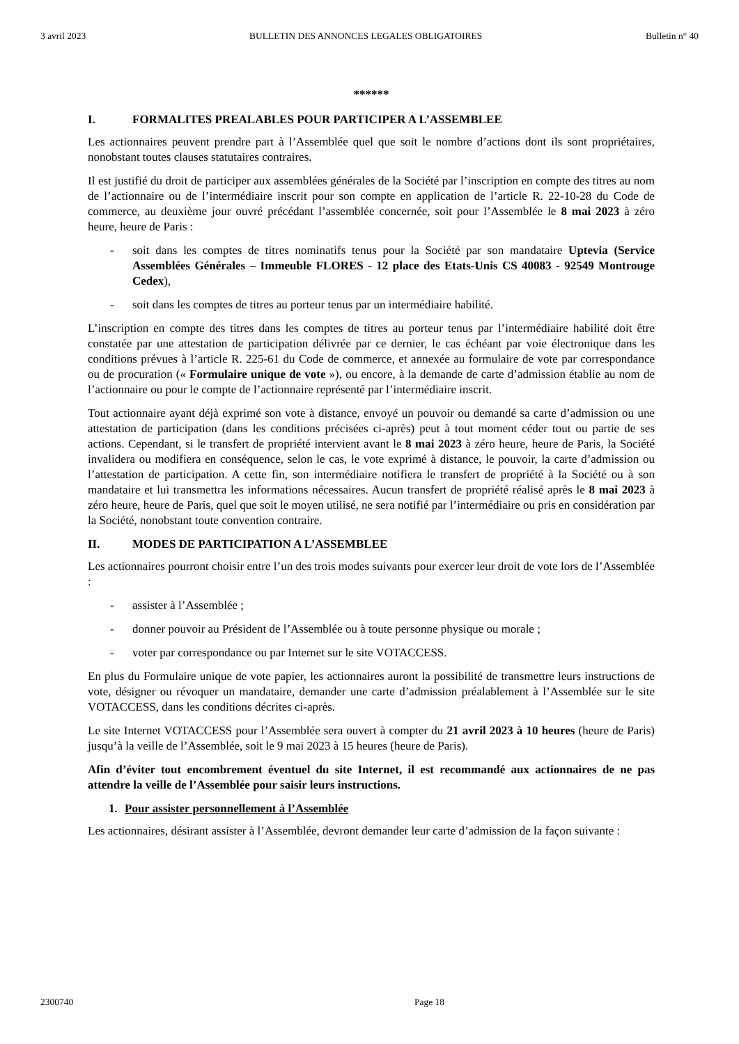3 avril 2023 BULLETIN DES ANNONCES LEGALES OBLIGATOIRES Bulletin n° 40
******
I. FORMALITES PREALABLES POUR PARTICIPER A L’ASSEMBLEE
Les actionnaires peuvent prendre part à l’Assemblée quel que soit le nombre d’actions dont ils sont propriétaires, nonobstant toutes clauses statutaires contraires.
Il est justifié du droit de participer aux assemblées générales de la Société par l’inscription en compte des titres au nom de l’actionnaire ou de l’intermédiaire inscrit pour son compte en application de l’article R. 22-10-28 du Code de commerce, au deuxième jour ouvré précédant l’assemblée concernée, soit pour l’Assemblée le 8 mai 2023 à zéro heure, heure de Paris :
- soit dans les comptes de titres nominatifs tenus pour la Société par son mandataire Uptevia (Service Assemblées Générales – Immeuble FLORES - 12 place des Etats-Unis CS 40083 - 92549 Montrouge Cedex),
- soit dans les comptes de titres au porteur tenus par un intermédiaire habilité.
L’inscription en compte des titres dans les comptes de titres au porteur tenus par l’intermédiaire habilité doit être constatée par une attestation de participation délivrée par ce dernier, le cas échéant par voie électronique dans les conditions prévues à l’article R. 225-61 du Code de commerce, et annexée au formulaire de vote par correspondance ou de procuration (« Formulaire unique de vote »), ou encore, à la demande de carte d’admission établie au nom de l’actionnaire ou pour le compte de l’actionnaire représenté par l’intermédiaire inscrit.
Tout actionnaire ayant déjà exprimé son vote à distance, envoyé un pouvoir ou demandé sa carte d’admission ou une attestation de participation (dans les conditions précisées ci-après) peut à tout moment céder tout ou partie de ses actions. Cependant, si le transfert de propriété intervient avant le 8 mai 2023 à zéro heure, heure de Paris, la Société invalidera ou modifiera en conséquence, selon le cas, le vote exprimé à distance, le pouvoir, la carte d’admission ou l’attestation de participation. A cette fin, son intermédiaire notifiera le transfert de propriété à la Société ou à son mandataire et lui transmettra les informations nécessaires. Aucun transfert de propriété réalisé après le 8 mai 2023 à zéro heure, heure de Paris, quel que soit le moyen utilisé, ne sera notifié par l’intermédiaire ou pris en considération par la Société, nonobstant toute convention contraire.
II. MODES DE PARTICIPATION A L’ASSEMBLEE
Les actionnaires pourront choisir entre l’un des trois modes suivants pour exercer leur droit de vote lors de l’Assemblée :
- assister à l’Assemblée ;
- donner pouvoir au Président de l’Assemblée ou à toute personne physique ou morale ;
- voter par correspondance ou par Internet sur le site VOTACCESS.
En plus du Formulaire unique de vote papier, les actionnaires auront la possibilité de transmettre leurs instructions de vote, désigner ou révoquer un mandataire, demander une carte d’admission préalablement à l’Assemblée sur le site VOTACCESS, dans les conditions décrites ci-après.
Le site Internet VOTACCESS pour l’Assemblée sera ouvert à compter du 21 avril 2023 à 10 heures (heure de Paris) jusqu’à la veille de l’Assemblée, soit le 9 mai 2023 à 15 heures (heure de Paris).
Afin d’éviter tout encombrement éventuel du site Internet, il est recommandé aux actionnaires de ne pas attendre la veille de l’Assemblée pour saisir leurs instructions.
1. Pour assister personnellement à l’Assemblée
Les actionnaires, désirant assister à l’Assemblée, devront demander leur carte d’admission de la façon suivante :
2300740 Page 18